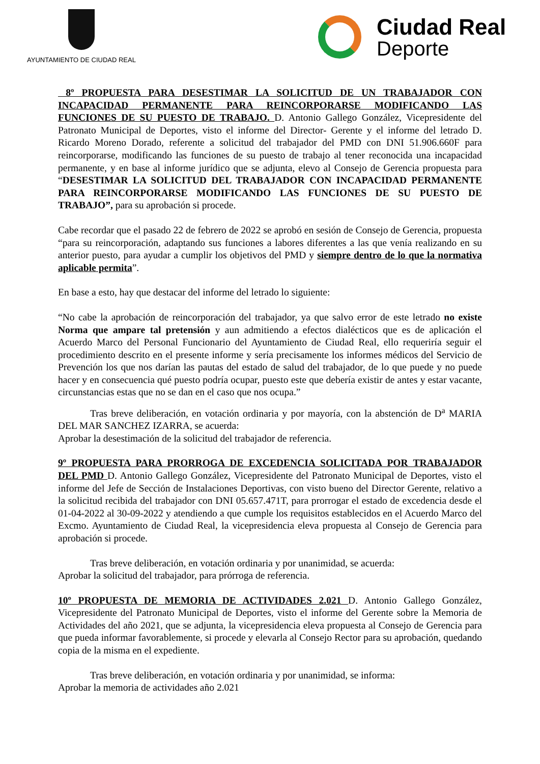AYUNTAMIENTO DE CIUDAD REAL
Ciudad Real
Deporte
8º PROPUESTA PARA DESESTIMAR LA SOLICITUD DE UN TRABAJADOR CON INCAPACIDAD PERMANENTE PARA REINCORPORARSE MODIFICANDO LAS FUNCIONES DE SU PUESTO DE TRABAJO. D. Antonio Gallego González, Vicepresidente del Patronato Municipal de Deportes, visto el informe del Director- Gerente y el informe del letrado D. Ricardo Moreno Dorado, referente a solicitud del trabajador del PMD con DNI 51.906.660F para reincorporarse, modificando las funciones de su puesto de trabajo al tener reconocida una incapacidad permanente, y en base al informe jurídico que se adjunta, elevo al Consejo de Gerencia propuesta para “DESESTIMAR LA SOLICITUD DEL TRABAJADOR CON INCAPACIDAD PERMANENTE PARA REINCORPORARSE MODIFICANDO LAS FUNCIONES DE SU PUESTO DE TRABAJO”, para su aprobación si procede.
Cabe recordar que el pasado 22 de febrero de 2022 se aprobó en sesión de Consejo de Gerencia, propuesta “para su reincorporación, adaptando sus funciones a labores diferentes a las que venía realizando en su anterior puesto, para ayudar a cumplir los objetivos del PMD y siempre dentro de lo que la normativa aplicable permita”.
En base a esto, hay que destacar del informe del letrado lo siguiente:
“No cabe la aprobación de reincorporación del trabajador, ya que salvo error de este letrado no existe Norma que ampare tal pretensión y aun admitiendo a efectos dialécticos que es de aplicación el Acuerdo Marco del Personal Funcionario del Ayuntamiento de Ciudad Real, ello requeriría seguir el procedimiento descrito en el presente informe y sería precisamente los informes médicos del Servicio de Prevención los que nos darían las pautas del estado de salud del trabajador, de lo que puede y no puede hacer y en consecuencia qué puesto podría ocupar, puesto este que debería existir de antes y estar vacante, circunstancias estas que no se dan en el caso que nos ocupa.”
Tras breve deliberación, en votación ordinaria y por mayoría, con la abstención de D<sup>a</sup> MARIA DEL MAR SANCHEZ IZARRA, se acuerda:
Aprobar la desestimación de la solicitud del trabajador de referencia.
9º PROPUESTA PARA PRORROGA DE EXCEDENCIA SOLICITADA POR TRABAJADOR DEL PMD D. Antonio Gallego González, Vicepresidente del Patronato Municipal de Deportes, visto el informe del Jefe de Sección de Instalaciones Deportivas, con visto bueno del Director Gerente, relativo a la solicitud recibida del trabajador con DNI 05.657.471T, para prorrogar el estado de excedencia desde el 01-04-2022 al 30-09-2022 y atendiendo a que cumple los requisitos establecidos en el Acuerdo Marco del Excmo. Ayuntamiento de Ciudad Real, la vicepresidencia eleva propuesta al Consejo de Gerencia para aprobación si procede.
Tras breve deliberación, en votación ordinaria y por unanimidad, se acuerda:
Aprobar la solicitud del trabajador, para prórroga de referencia.
10º PROPUESTA DE MEMORIA DE ACTIVIDADES 2.021 D. Antonio Gallego González, Vicepresidente del Patronato Municipal de Deportes, visto el informe del Gerente sobre la Memoria de Actividades del año 2021, que se adjunta, la vicepresidencia eleva propuesta al Consejo de Gerencia para que pueda informar favorablemente, si procede y elevarla al Consejo Rector para su aprobación, quedando copia de la misma en el expediente.
Tras breve deliberación, en votación ordinaria y por unanimidad, se informa:
Aprobar la memoria de actividades año 2.021